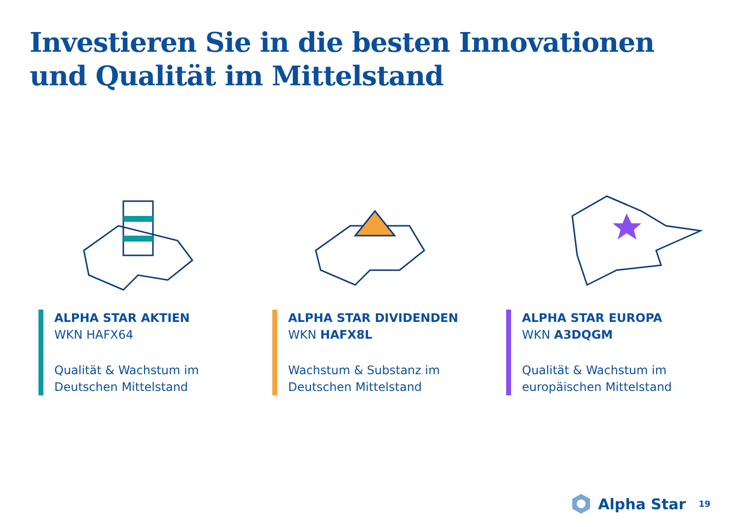Investieren Sie in die besten Innovationen
und Qualität im Mittelstand
ALPHA STAR AKTIEN
WKN HAFX64
Qualität & Wachstum im
Deutschen Mittelstand
ALPHA STAR DIVIDENDEN
WKN HAFX8L
Wachstum & Substanz im
Deutschen Mittelstand
ALPHA STAR EUROPA
WKN A3DQGM
Qualität & Wachstum im
europäischen Mittelstand
Alpha Star 19